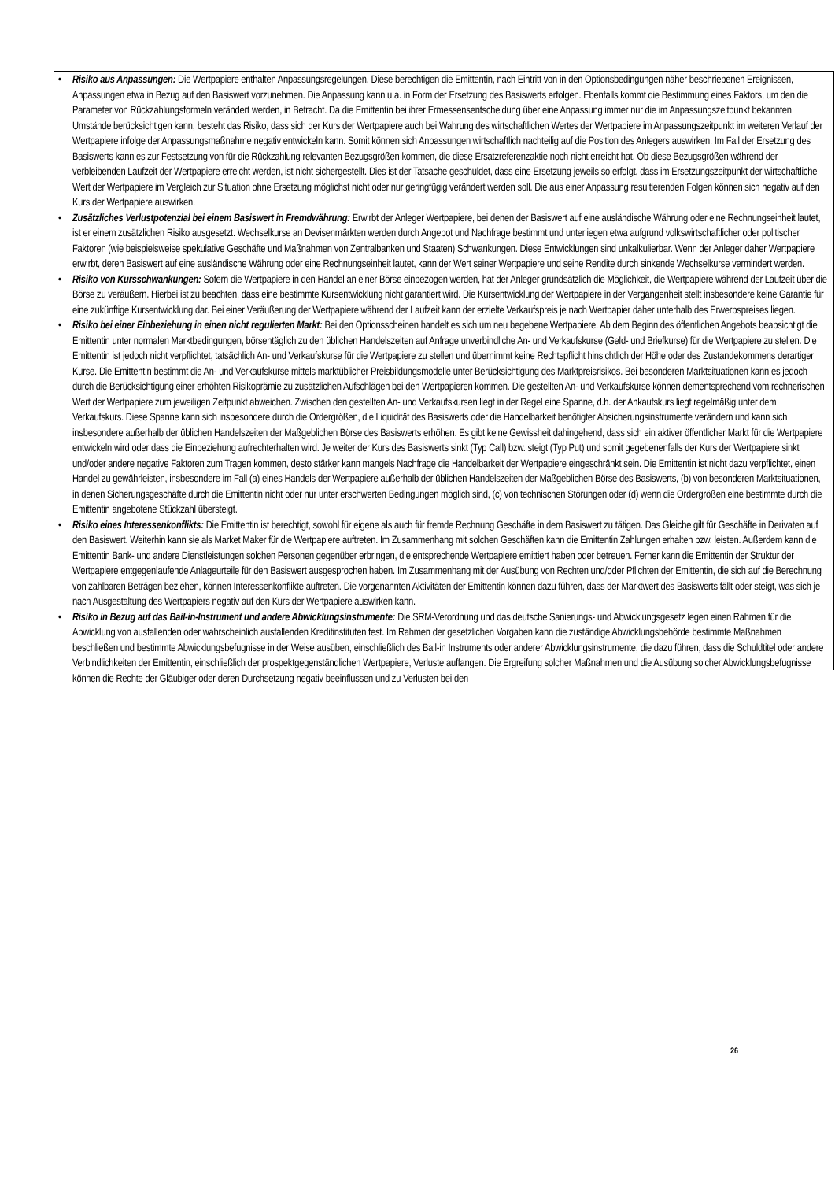• Risiko aus Anpassungen: Die Wertpapiere enthalten Anpassungsregelungen. Diese berechtigen die Emittentin, nach Eintritt von in den Optionsbedingungen näher beschriebenen Ereignissen, Anpassungen etwa in Bezug auf den Basiswert vorzunehmen. Die Anpassung kann u.a. in Form der Ersetzung des Basiswerts erfolgen. Ebenfalls kommt die Bestimmung eines Faktors, um den die Parameter von Rückzahlungsformeln verändert werden, in Betracht. Da die Emittentin bei ihrer Ermessensentscheidung über eine Anpassung immer nur die im Anpassungszeitpunkt bekannten Umstände berücksichtigen kann, besteht das Risiko, dass sich der Kurs der Wertpapiere auch bei Wahrung des wirtschaftlichen Wertes der Wertpapiere im Anpassungszeitpunkt im weiteren Verlauf der Wertpapiere infolge der Anpassungsmaßnahme negativ entwickeln kann. Somit können sich Anpassungen wirtschaftlich nachteilig auf die Position des Anlegers auswirken. Im Fall der Ersetzung des Basiswerts kann es zur Festsetzung von für die Rückzahlung relevanten Bezugsgrößen kommen, die diese Ersatzreferenzaktie noch nicht erreicht hat. Ob diese Bezugsgrößen während der verbleibenden Laufzeit der Wertpapiere erreicht werden, ist nicht sichergestellt. Dies ist der Tatsache geschuldet, dass eine Ersetzung jeweils so erfolgt, dass im Ersetzungszeitpunkt der wirtschaftliche Wert der Wertpapiere im Vergleich zur Situation ohne Ersetzung möglichst nicht oder nur geringfügig verändert werden soll. Die aus einer Anpassung resultierenden Folgen können sich negativ auf den Kurs der Wertpapiere auswirken.
• Zusätzliches Verlustpotenzial bei einem Basiswert in Fremdwährung: Erwirbt der Anleger Wertpapiere, bei denen der Basiswert auf eine ausländische Währung oder eine Rechnungseinheit lautet, ist er einem zusätzlichen Risiko ausgesetzt. Wechselkurse an Devisenmärkten werden durch Angebot und Nachfrage bestimmt und unterliegen etwa aufgrund volkswirtschaftlicher oder politischer Faktoren (wie beispielsweise spekulative Geschäfte und Maßnahmen von Zentralbanken und Staaten) Schwankungen. Diese Entwicklungen sind unkalkulierbar. Wenn der Anleger daher Wertpapiere erwirbt, deren Basiswert auf eine ausländische Währung oder eine Rechnungseinheit lautet, kann der Wert seiner Wertpapiere und seine Rendite durch sinkende Wechselkurse vermindert werden.
• Risiko von Kursschwankungen: Sofern die Wertpapiere in den Handel an einer Börse einbezogen werden, hat der Anleger grundsätzlich die Möglichkeit, die Wertpapiere während der Laufzeit über die Börse zu veräußern. Hierbei ist zu beachten, dass eine bestimmte Kursentwicklung nicht garantiert wird. Die Kursentwicklung der Wertpapiere in der Vergangenheit stellt insbesondere keine Garantie für eine zukünftige Kursentwicklung dar. Bei einer Veräußerung der Wertpapiere während der Laufzeit kann der erzielte Verkaufspreis je nach Wertpapier daher unterhalb des Erwerbspreises liegen.
• Risiko bei einer Einbeziehung in einen nicht regulierten Markt: Bei den Optionsscheinen handelt es sich um neu begebene Wertpapiere. Ab dem Beginn des öffentlichen Angebots beabsichtigt die Emittentin unter normalen Marktbedingungen, börsentäglich zu den üblichen Handelszeiten auf Anfrage unverbindliche An- und Verkaufskurse (Geld- und Briefkurse) für die Wertpapiere zu stellen. Die Emittentin ist jedoch nicht verpflichtet, tatsächlich An- und Verkaufskurse für die Wertpapiere zu stellen und übernimmt keine Rechtspflicht hinsichtlich der Höhe oder des Zustandekommens derartiger Kurse. Die Emittentin bestimmt die An- und Verkaufskurse mittels marktüblicher Preisbildungsmodelle unter Berücksichtigung des Marktpreisrisikos. Bei besonderen Marktsituationen kann es jedoch durch die Berücksichtigung einer erhöhten Risikoprämie zu zusätzlichen Aufschlägen bei den Wertpapieren kommen. Die gestellten An- und Verkaufskurse können dementsprechend vom rechnerischen Wert der Wertpapiere zum jeweiligen Zeitpunkt abweichen. Zwischen den gestellten An- und Verkaufskursen liegt in der Regel eine Spanne, d.h. der Ankaufskurs liegt regelmäßig unter dem Verkaufskurs. Diese Spanne kann sich insbesondere durch die Ordergrößen, die Liquidität des Basiswerts oder die Handelbarkeit benötigter Absicherungsinstrumente verändern und kann sich insbesondere außerhalb der üblichen Handelszeiten der Maßgeblichen Börse des Basiswerts erhöhen. Es gibt keine Gewissheit dahingehend, dass sich ein aktiver öffentlicher Markt für die Wertpapiere entwickeln wird oder dass die Einbeziehung aufrechterhalten wird. Je weiter der Kurs des Basiswerts sinkt (Typ Call) bzw. steigt (Typ Put) und somit gegebenenfalls der Kurs der Wertpapiere sinkt und/oder andere negative Faktoren zum Tragen kommen, desto stärker kann mangels Nachfrage die Handelbarkeit der Wertpapiere eingeschränkt sein. Die Emittentin ist nicht dazu verpflichtet, einen Handel zu gewährleisten, insbesondere im Fall (a) eines Handels der Wertpapiere außerhalb der üblichen Handelszeiten der Maßgeblichen Börse des Basiswerts, (b) von besonderen Marktsituationen, in denen Sicherungsgeschäfte durch die Emittentin nicht oder nur unter erschwerten Bedingungen möglich sind, (c) von technischen Störungen oder (d) wenn die Ordergrößen eine bestimmte durch die Emittentin angebotene Stückzahl übersteigt.
• Risiko eines Interessenkonflikts: Die Emittentin ist berechtigt, sowohl für eigene als auch für fremde Rechnung Geschäfte in dem Basiswert zu tätigen. Das Gleiche gilt für Geschäfte in Derivaten auf den Basiswert. Weiterhin kann sie als Market Maker für die Wertpapiere auftreten. Im Zusammenhang mit solchen Geschäften kann die Emittentin Zahlungen erhalten bzw. leisten. Außerdem kann die Emittentin Bank- und andere Dienstleistungen solchen Personen gegenüber erbringen, die entsprechende Wertpapiere emittiert haben oder betreuen. Ferner kann die Emittentin der Struktur der Wertpapiere entgegenlaufende Anlageurteile für den Basiswert ausgesprochen haben. Im Zusammenhang mit der Ausübung von Rechten und/oder Pflichten der Emittentin, die sich auf die Berechnung von zahlbaren Beträgen beziehen, können Interessenkonflikte auftreten. Die vorgenannten Aktivitäten der Emittentin können dazu führen, dass der Marktwert des Basiswerts fällt oder steigt, was sich je nach Ausgestaltung des Wertpapiers negativ auf den Kurs der Wertpapiere auswirken kann.
• Risiko in Bezug auf das Bail-in-Instrument und andere Abwicklungsinstrumente: Die SRM-Verordnung und das deutsche Sanierungs- und Abwicklungsgesetz legen einen Rahmen für die Abwicklung von ausfallenden oder wahrscheinlich ausfallenden Kreditinstituten fest. Im Rahmen der gesetzlichen Vorgaben kann die zuständige Abwicklungsbehörde bestimmte Maßnahmen beschließen und bestimmte Abwicklungsbefugnisse in der Weise ausüben, einschließlich des Bail-in Instruments oder anderer Abwicklungsinstrumente, die dazu führen, dass die Schuldtitel oder andere Verbindlichkeiten der Emittentin, einschließlich der prospektgegenständlichen Wertpapiere, Verluste auffangen. Die Ergreifung solcher Maßnahmen und die Ausübung solcher Abwicklungsbefugnisse können die Rechte der Gläubiger oder deren Durchsetzung negativ beeinflussen und zu Verlusten bei den
26